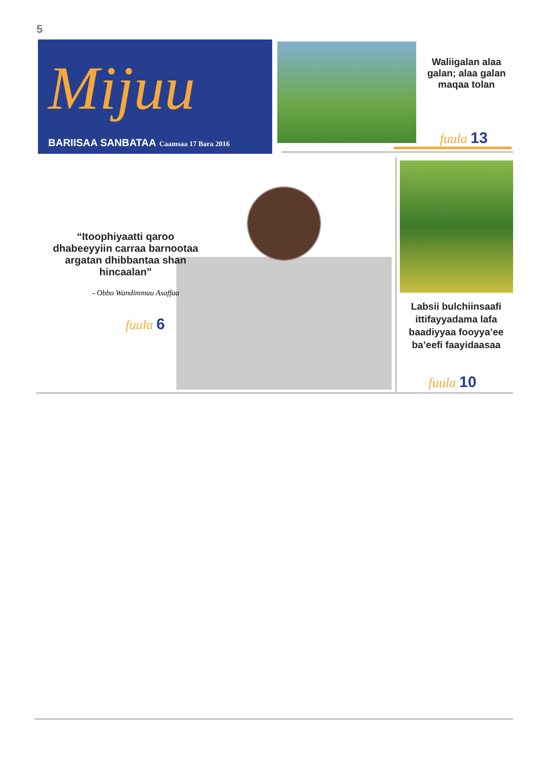5
Mijuu
BARIISAA SANBATAA Caamsaa 17 Bara 2016
Waliigalan alaa galan; alaa galan maqaa tolan
fuula 13
“Itoophiyaatti qaroo dhabeeyyiin carraa barnootaa argatan dhibbantaa shan hincaalan”
- Obbo Wandimmuu Asaffaa
fuula 6
Labsii bulchiinsaafi ittifayyadama lafa baadiyyaa fooyya’ee ba’eefi faayidaasaa
fuula 10